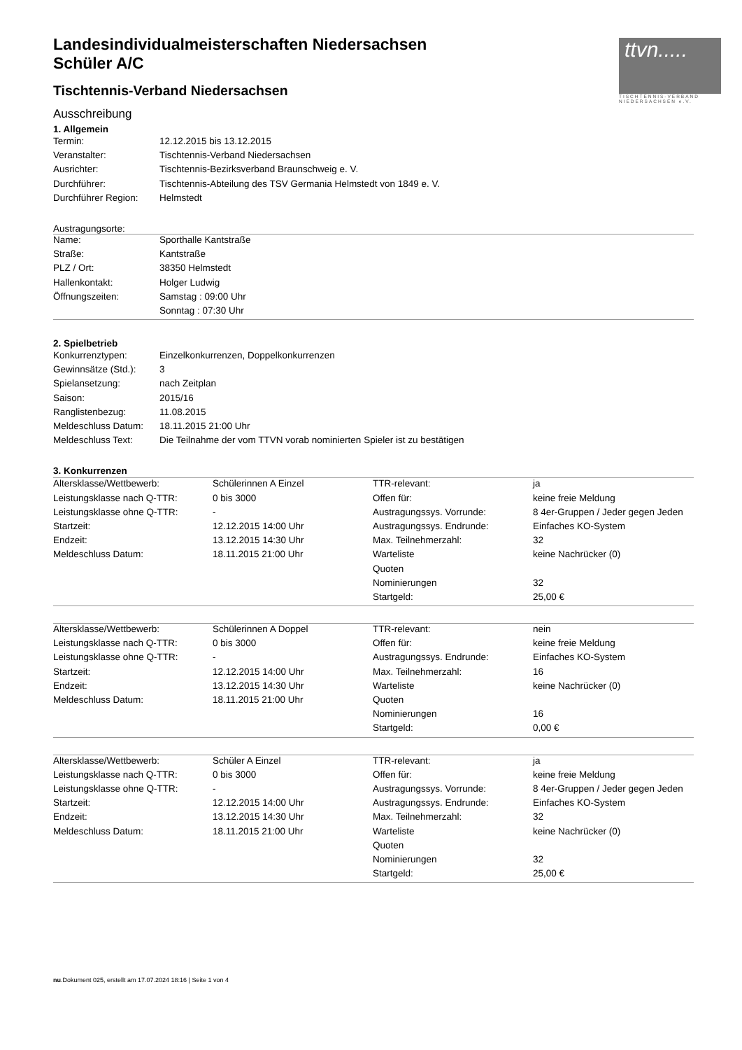ttvn.....
TISCHTENNIS-VERBAND
NIEDERSACHSEN e.V.
Landesindividualmeisterschaften Niedersachsen
Schüler A/C
Tischtennis-Verband Niedersachsen
Ausschreibung
1. Allgemein
| Termin: | 12.12.2015 bis 13.12.2015 |
| Veranstalter: | Tischtennis-Verband Niedersachsen |
| Ausrichter: | Tischtennis-Bezirksverband Braunschweig e. V. |
| Durchführer: | Tischtennis-Abteilung des TSV Germania Helmstedt von 1849 e. V. |
| Durchführer Region: | Helmstedt |
Austragungsorte:
| Name: | Sporthalle Kantstraße |
| Straße: | Kantstraße |
| PLZ / Ort: | 38350 Helmstedt |
| Hallenkontakt: | Holger Ludwig |
| Öffnungszeiten: | Samstag : 09:00 Uhr |
| | Sonntag : 07:30 Uhr |
2. Spielbetrieb
| Konkurrenztypen: | Einzelkonkurrenzen, Doppelkonkurrenzen |
| Gewinnsätze (Std.): | 3 |
| Spielansetzung: | nach Zeitplan |
| Saison: | 2015/16 |
| Ranglistenbezug: | 11.08.2015 |
| Meldeschluss Datum: | 18.11.2015 21:00 Uhr |
| Meldeschluss Text: | Die Teilnahme der vom TTVN vorab nominierten Spieler ist zu bestätigen |
3. Konkurrenzen
| Altersklasse/Wettbewerb: | Schülerinnen A Einzel | TTR-relevant: | ja |
| Leistungsklasse nach Q-TTR: | 0 bis 3000 | Offen für: | keine freie Meldung |
| Leistungsklasse ohne Q-TTR: | - | Austragungssys. Vorrunde: | 8 4er-Gruppen / Jeder gegen Jeden |
| Startzeit: | 12.12.2015 14:00 Uhr | Austragungssys. Endrunde: | Einfaches KO-System |
| Endzeit: | 13.12.2015 14:30 Uhr | Max. Teilnehmerzahl: | 32 |
| Meldeschluss Datum: | 18.11.2015 21:00 Uhr | Warteliste | keine Nachrücker (0) |
| | | Quoten | |
| | | Nominierungen | 32 |
| | | Startgeld: | 25,00 € |
| Altersklasse/Wettbewerb: | Schülerinnen A Doppel | TTR-relevant: | nein |
| Leistungsklasse nach Q-TTR: | 0 bis 3000 | Offen für: | keine freie Meldung |
| Leistungsklasse ohne Q-TTR: | - | Austragungssys. Endrunde: | Einfaches KO-System |
| Startzeit: | 12.12.2015 14:00 Uhr | Max. Teilnehmerzahl: | 16 |
| Endzeit: | 13.12.2015 14:30 Uhr | Warteliste | keine Nachrücker (0) |
| Meldeschluss Datum: | 18.11.2015 21:00 Uhr | Quoten | |
| | | Nominierungen | 16 |
| | | Startgeld: | 0,00 € |
| Altersklasse/Wettbewerb: | Schüler A Einzel | TTR-relevant: | ja |
| Leistungsklasse nach Q-TTR: | 0 bis 3000 | Offen für: | keine freie Meldung |
| Leistungsklasse ohne Q-TTR: | - | Austragungssys. Vorrunde: | 8 4er-Gruppen / Jeder gegen Jeden |
| Startzeit: | 12.12.2015 14:00 Uhr | Austragungssys. Endrunde: | Einfaches KO-System |
| Endzeit: | 13.12.2015 14:30 Uhr | Max. Teilnehmerzahl: | 32 |
| Meldeschluss Datum: | 18.11.2015 21:00 Uhr | Warteliste | keine Nachrücker (0) |
| | | Quoten | |
| | | Nominierungen | 32 |
| | | Startgeld: | 25,00 € |
nu.Dokument 025, erstellt am 17.07.2024 18:16 | Seite 1 von 4